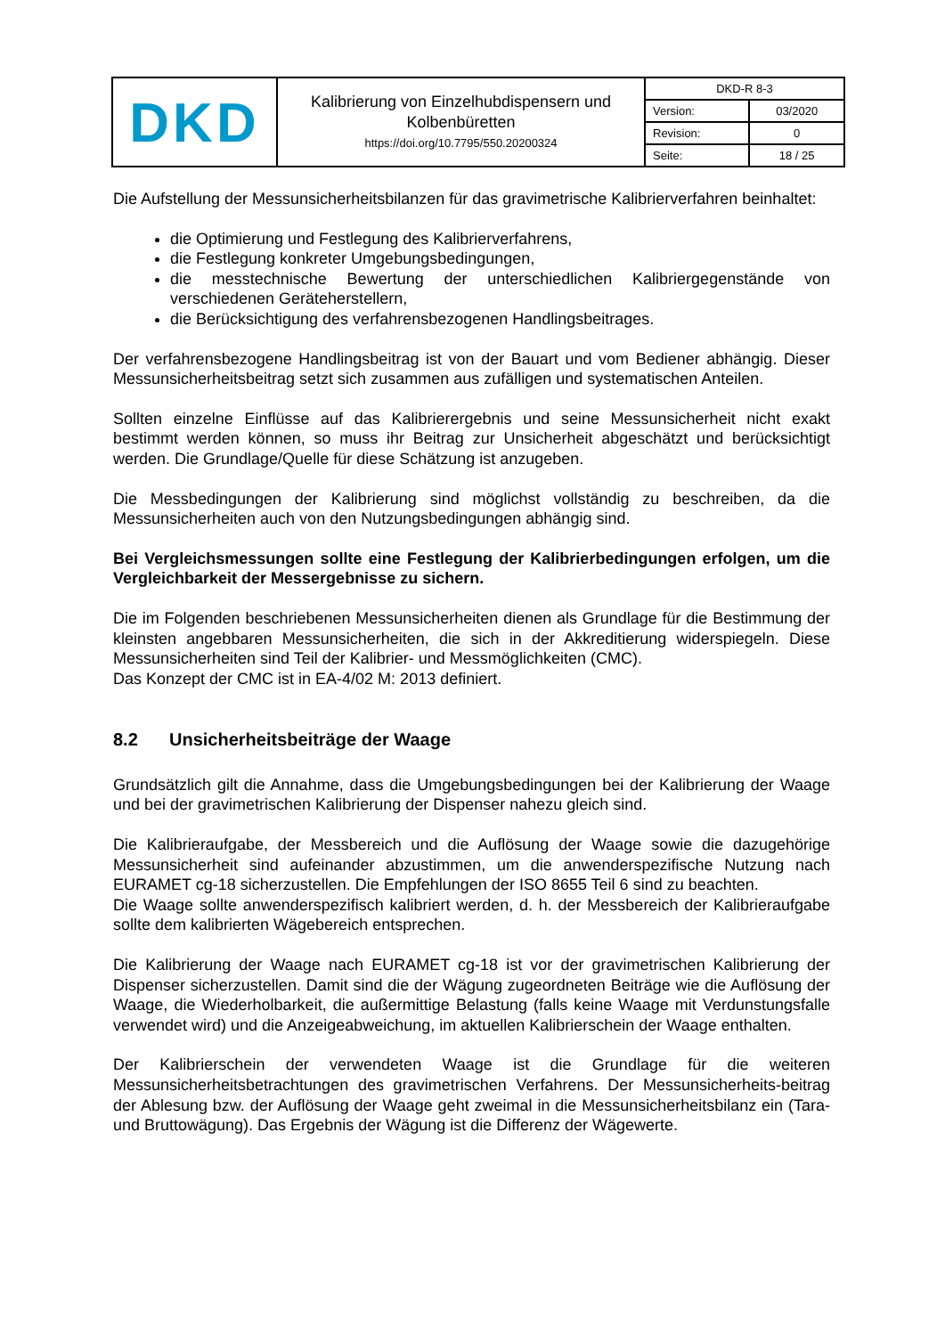| DKD | Kalibrierung von Einzelhubdispensern und Kolbenbüretten https://doi.org/10.7795/550.20200324 | / DKD-R 8-3 / / / Version: / 03/2020 / / Revision: / 0 / / Seite: / 18 / 25 / |
Die Aufstellung der Messunsicherheitsbilanzen für das gravimetrische Kalibrierverfahren beinhaltet:
die Optimierung und Festlegung des Kalibrierverfahrens,
die Festlegung konkreter Umgebungsbedingungen,
die messtechnische Bewertung der unterschiedlichen Kalibriergegenstände von verschiedenen Geräteherstellern,
die Berücksichtigung des verfahrensbezogenen Handlingsbeitrages.
Der verfahrensbezogene Handlingsbeitrag ist von der Bauart und vom Bediener abhängig. Dieser Messunsicherheitsbeitrag setzt sich zusammen aus zufälligen und systematischen Anteilen.
Sollten einzelne Einflüsse auf das Kalibrierergebnis und seine Messunsicherheit nicht exakt bestimmt werden können, so muss ihr Beitrag zur Unsicherheit abgeschätzt und berücksichtigt werden. Die Grundlage/Quelle für diese Schätzung ist anzugeben.
Die Messbedingungen der Kalibrierung sind möglichst vollständig zu beschreiben, da die Messunsicherheiten auch von den Nutzungsbedingungen abhängig sind.
Bei Vergleichsmessungen sollte eine Festlegung der Kalibrierbedingungen erfolgen, um die Vergleichbarkeit der Messergebnisse zu sichern.
Die im Folgenden beschriebenen Messunsicherheiten dienen als Grundlage für die Bestimmung der kleinsten angebbaren Messunsicherheiten, die sich in der Akkreditierung widerspiegeln. Diese Messunsicherheiten sind Teil der Kalibrier- und Messmöglichkeiten (CMC).
Das Konzept der CMC ist in EA-4/02 M: 2013 definiert.
8.2 Unsicherheitsbeiträge der Waage
Grundsätzlich gilt die Annahme, dass die Umgebungsbedingungen bei der Kalibrierung der Waage und bei der gravimetrischen Kalibrierung der Dispenser nahezu gleich sind.
Die Kalibrieraufgabe, der Messbereich und die Auflösung der Waage sowie die dazugehörige Messunsicherheit sind aufeinander abzustimmen, um die anwenderspezifische Nutzung nach EURAMET cg-18 sicherzustellen. Die Empfehlungen der ISO 8655 Teil 6 sind zu beachten.
Die Waage sollte anwenderspezifisch kalibriert werden, d. h. der Messbereich der Kalibrieraufgabe sollte dem kalibrierten Wägebereich entsprechen.
Die Kalibrierung der Waage nach EURAMET cg-18 ist vor der gravimetrischen Kalibrierung der Dispenser sicherzustellen. Damit sind die der Wägung zugeordneten Beiträge wie die Auflösung der Waage, die Wiederholbarkeit, die außermittige Belastung (falls keine Waage mit Verdunstungsfalle verwendet wird) und die Anzeigeabweichung, im aktuellen Kalibrierschein der Waage enthalten.
Der Kalibrierschein der verwendeten Waage ist die Grundlage für die weiteren Messunsicherheitsbetrachtungen des gravimetrischen Verfahrens. Der Messunsicherheits-beitrag der Ablesung bzw. der Auflösung der Waage geht zweimal in die Messunsicherheitsbilanz ein (Tara- und Bruttowägung). Das Ergebnis der Wägung ist die Differenz der Wägewerte.